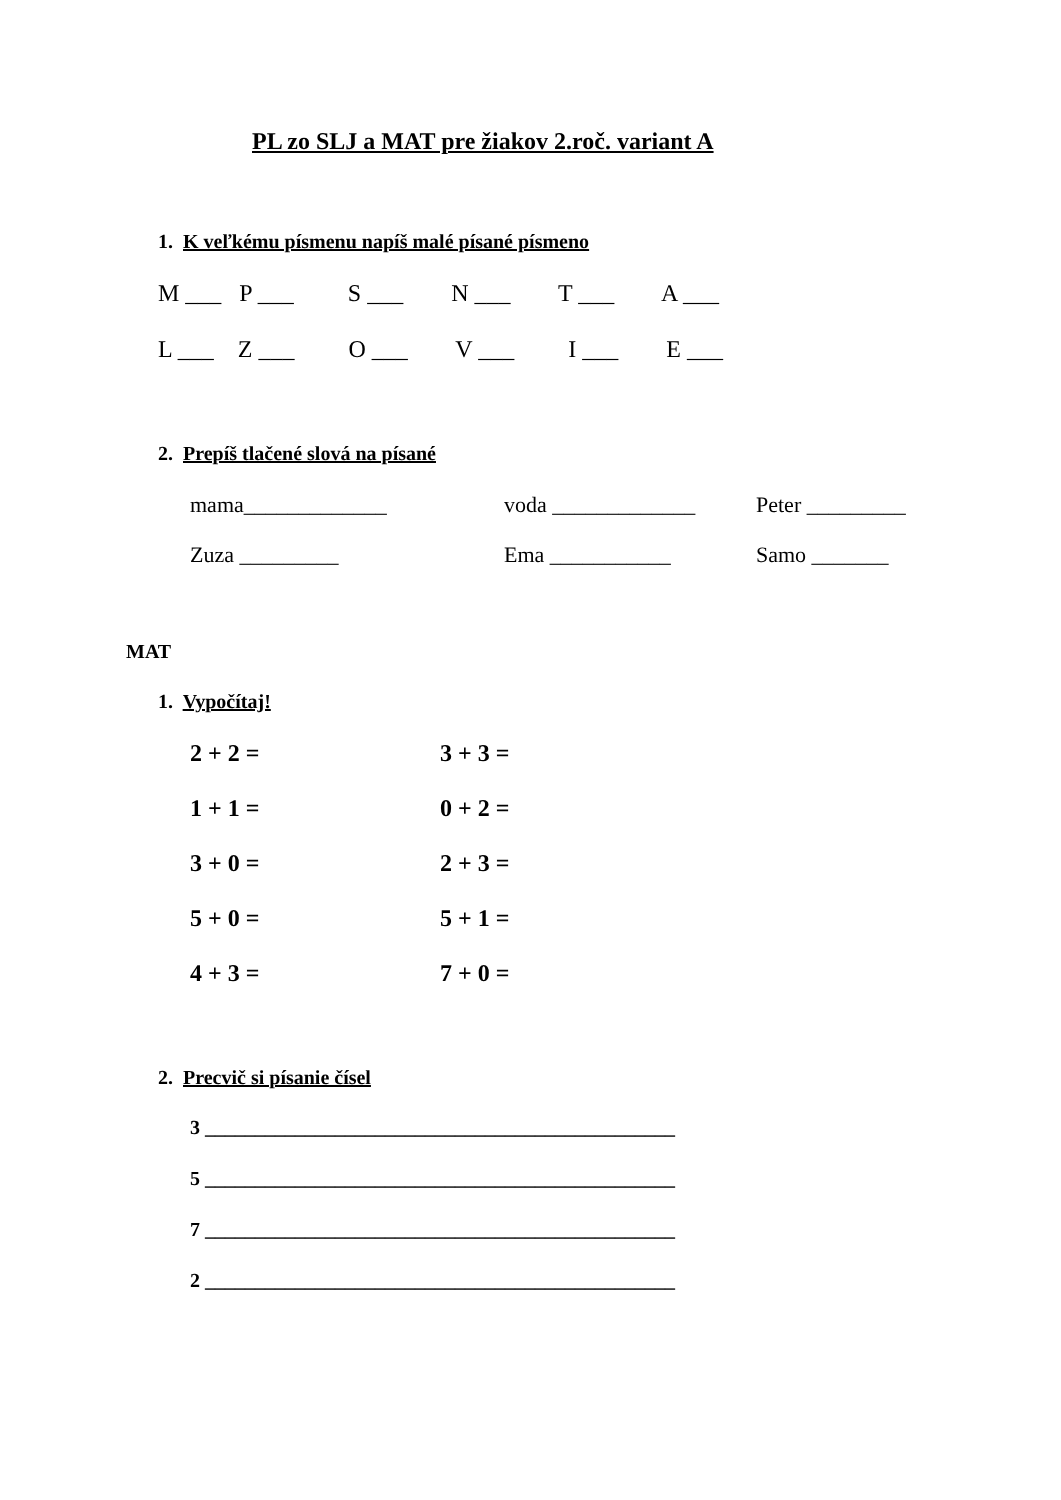PL zo SLJ a MAT pre žiakov 2.roč. variant A
1. K veľkému písmenu napíš malé písané písmeno
M ___ P ___ S ___ N ___ T ___ A ___
L ___ Z ___ O ___ V ___ I ___ E ___
2. Prepíš tlačené slová na písané
mama_____________
voda _____________
Peter _________
Zuza _________
Ema ___________
Samo _______
MAT
1. Vypočítaj!
2 + 2 =
3 + 3 =
1 + 1 =
0 + 2 =
3 + 0 =
2 + 3 =
5 + 0 =
5 + 1 =
4 + 3 =
7 + 0 =
2. Precvič si písanie čísel
3 _______________________________________________
5 _______________________________________________
7 _______________________________________________
2 _______________________________________________